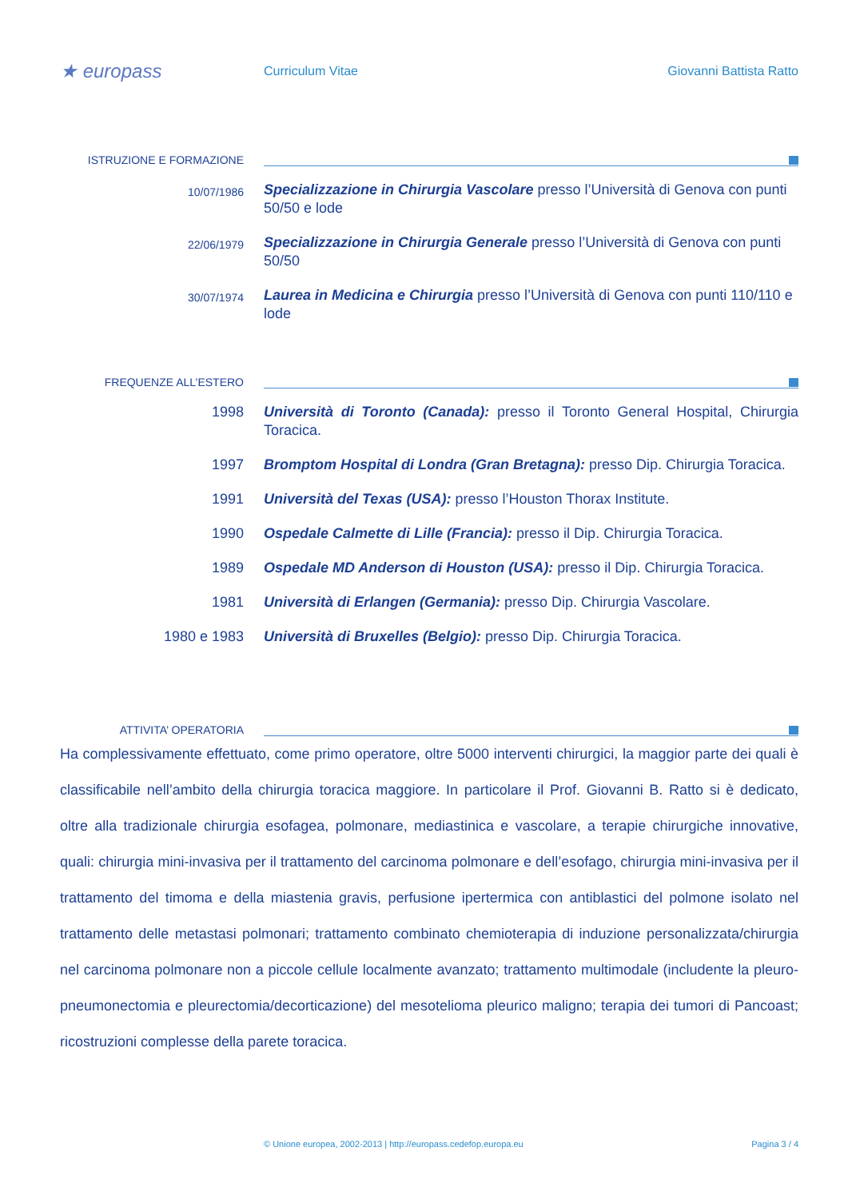★ europass
Curriculum Vitae Giovanni Battista Ratto
ISTRUZIONE E FORMAZIONE
10/07/1986
Specializzazione in Chirurgia Vascolare presso l’Università di Genova con punti 50/50 e lode
22/06/1979
Specializzazione in Chirurgia Generale presso l’Università di Genova con punti 50/50
30/07/1974
Laurea in Medicina e Chirurgia presso l’Università di Genova con punti 110/110 e lode
FREQUENZE ALL’ESTERO
1998 Università di Toronto (Canada): presso il Toronto General Hospital, Chirurgia Toracica.
1997 Bromptom Hospital di Londra (Gran Bretagna): presso Dip. Chirurgia Toracica.
1991 Università del Texas (USA): presso l’Houston Thorax Institute.
1990 Ospedale Calmette di Lille (Francia): presso il Dip. Chirurgia Toracica.
1989 Ospedale MD Anderson di Houston (USA): presso il Dip. Chirurgia Toracica.
1981 Università di Erlangen (Germania): presso Dip. Chirurgia Vascolare.
1980 e 1983 Università di Bruxelles (Belgio): presso Dip. Chirurgia Toracica.
ATTIVITA’ OPERATORIA
Ha complessivamente effettuato, come primo operatore, oltre 5000 interventi chirurgici, la maggior parte dei quali è classificabile nell’ambito della chirurgia toracica maggiore. In particolare il Prof. Giovanni B. Ratto si è dedicato, oltre alla tradizionale chirurgia esofagea, polmonare, mediastinica e vascolare, a terapie chirurgiche innovative, quali: chirurgia mini-invasiva per il trattamento del carcinoma polmonare e dell’esofago, chirurgia mini-invasiva per il trattamento del timoma e della miastenia gravis, perfusione ipertermica con antiblastici del polmone isolato nel trattamento delle metastasi polmonari; trattamento combinato chemioterapia di induzione personalizzata/chirurgia nel carcinoma polmonare non a piccole cellule localmente avanzato; trattamento multimodale (includente la pleuro-pneumonectomia e pleurectomia/decorticazione) del mesotelioma pleurico maligno; terapia dei tumori di Pancoast; ricostruzioni complesse della parete toracica.
© Unione europea, 2002-2013 | http://europass.cedefop.europa.eu Pagina 3 / 4